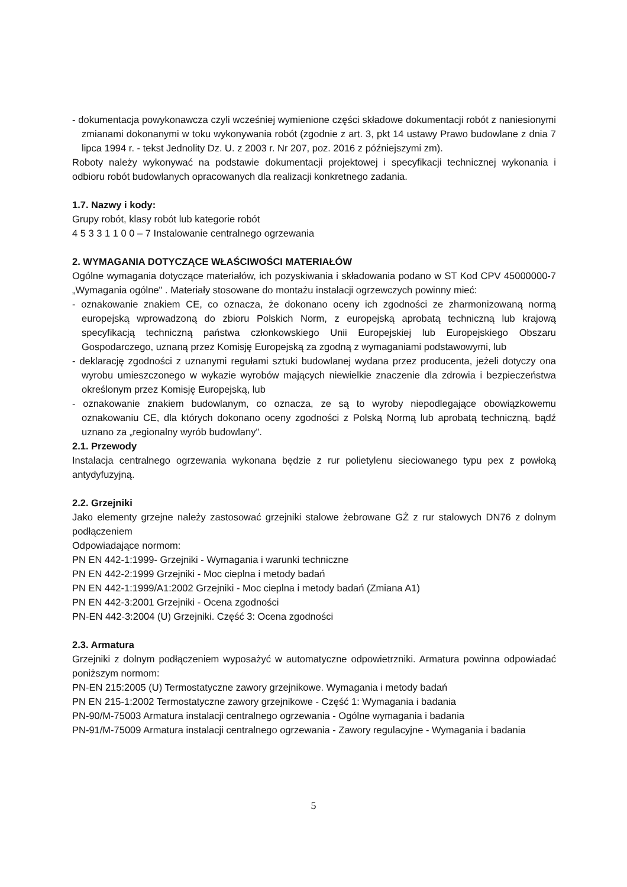- dokumentacja powykonawcza czyli wcześniej wymienione części składowe dokumentacji robót z naniesionymi zmianami dokonanymi w toku wykonywania robót (zgodnie z art. 3, pkt 14 ustawy Prawo budowlane z dnia 7 lipca 1994 r. - tekst Jednolity Dz. U. z 2003 r. Nr 207, poz. 2016 z późniejszymi zm).
Roboty należy wykonywać na podstawie dokumentacji projektowej i specyfikacji technicznej wykonania i odbioru robót budowlanych opracowanych dla realizacji konkretnego zadania.
1.7. Nazwy i kody:
Grupy robót, klasy robót lub kategorie robót
4 5 3 3 1 1 0 0 – 7 Instalowanie centralnego ogrzewania
2. WYMAGANIA DOTYCZĄCE WŁAŚCIWOŚCI MATERIAŁÓW
Ogólne wymagania dotyczące materiałów, ich pozyskiwania i składowania podano w ST Kod CPV 45000000-7 „Wymagania ogólne" . Materiały stosowane do montażu instalacji ogrzewczych powinny mieć:
- oznakowanie znakiem CE, co oznacza, że dokonano oceny ich zgodności ze zharmonizowaną normą europejską wprowadzoną do zbioru Polskich Norm, z europejską aprobatą techniczną lub krajową specyfikacją techniczną państwa członkowskiego Unii Europejskiej lub Europejskiego Obszaru Gospodarczego, uznaną przez Komisję Europejską za zgodną z wymaganiami podstawowymi, lub
- deklarację zgodności z uznanymi regułami sztuki budowlanej wydana przez producenta, jeżeli dotyczy ona wyrobu umieszczonego w wykazie wyrobów mających niewielkie znaczenie dla zdrowia i bezpieczeństwa określonym przez Komisję Europejską, lub
- oznakowanie znakiem budowlanym, co oznacza, ze są to wyroby niepodlegające obowiązkowemu oznakowaniu CE, dla których dokonano oceny zgodności z Polską Normą lub aprobatą techniczną, bądź uznano za „regionalny wyrób budowlany".
2.1. Przewody
Instalacja centralnego ogrzewania wykonana będzie z rur polietylenu sieciowanego typu pex z powłoką antydyfuzyjną.
2.2. Grzejniki
Jako elementy grzejne należy zastosować grzejniki stalowe żebrowane GŻ z rur stalowych DN76 z dolnym podłączeniem
Odpowiadające normom:
PN EN 442-1:1999- Grzejniki - Wymagania i warunki techniczne
PN EN 442-2:1999 Grzejniki - Moc cieplna i metody badań
PN EN 442-1:1999/A1:2002 Grzejniki - Moc cieplna i metody badań (Zmiana A1)
PN EN 442-3:2001 Grzejniki - Ocena zgodności
PN-EN 442-3:2004 (U) Grzejniki. Część 3: Ocena zgodności
2.3. Armatura
Grzejniki z dolnym podłączeniem wyposażyć w automatyczne odpowietrzniki. Armatura powinna odpowiadać poniższym normom:
PN-EN 215:2005 (U) Termostatyczne zawory grzejnikowe. Wymagania i metody badań
PN EN 215-1:2002 Termostatyczne zawory grzejnikowe - Część 1: Wymagania i badania
PN-90/M-75003 Armatura instalacji centralnego ogrzewania - Ogólne wymagania i badania
PN-91/M-75009 Armatura instalacji centralnego ogrzewania - Zawory regulacyjne - Wymagania i badania
5